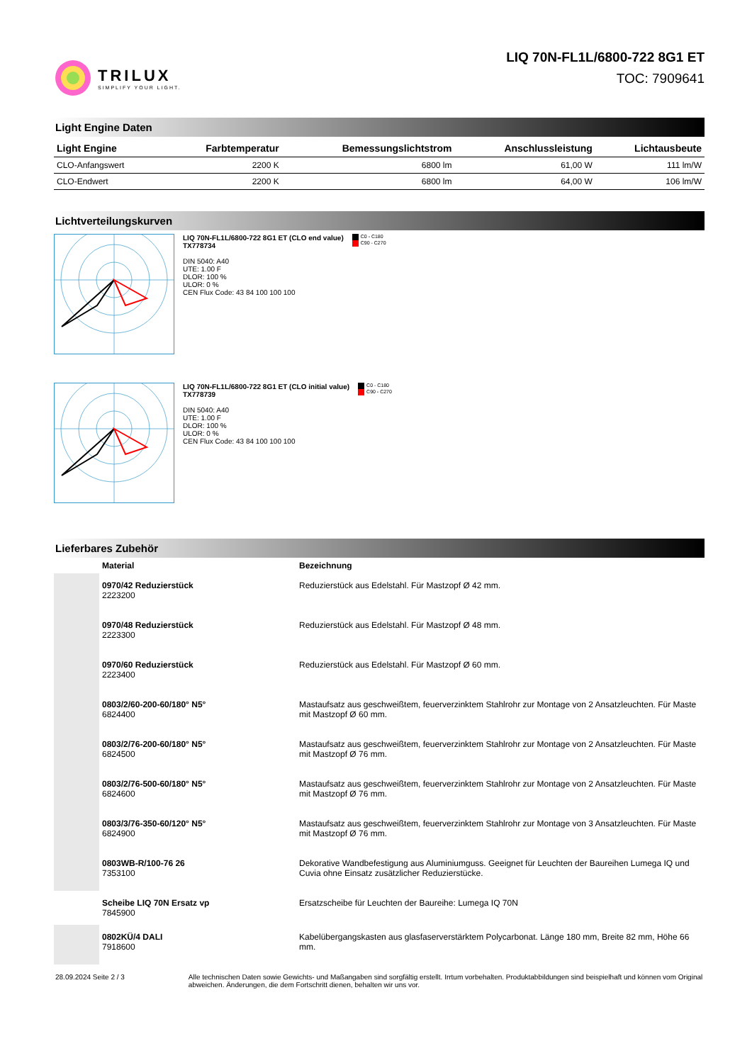TRILUX
SIMPLIFY YOUR LIGHT.
LIQ 70N-FL1L/6800-722 8G1 ET
TOC: 7909641
Light Engine Daten
| Light Engine | Farbtemperatur | Bemessungslichtstrom | Anschlussleistung | Lichtausbeute |
| --- | --- | --- | --- | --- |
| CLO-Anfangswert | 2200 K | 6800 lm | 61,00 W | 111 lm/W |
| CLO-Endwert | 2200 K | 6800 lm | 64,00 W | 106 lm/W |
Lichtverteilungskurven
LIQ 70N-FL1L/6800-722 8G1 ET (CLO end value)
TX778734
DIN 5040: A40
UTE: 1.00 F
DLOR: 100 %
ULOR: 0 %
CEN Flux Code: 43 84 100 100 100
C0 - C180
C90 - C270
LIQ 70N-FL1L/6800-722 8G1 ET (CLO initial value)
TX778739
DIN 5040: A40
UTE: 1.00 F
DLOR: 100 %
ULOR: 0 %
CEN Flux Code: 43 84 100 100 100
C0 - C180
C90 - C270
Lieferbares Zubehör
| | Material | Bezeichnung |
| --- | --- | --- |
| | 0970/42 Reduzierstück 2223200 | Reduzierstück aus Edelstahl. Für Mastzopf Ø 42 mm. |
| | 0970/48 Reduzierstück 2223300 | Reduzierstück aus Edelstahl. Für Mastzopf Ø 48 mm. |
| | 0970/60 Reduzierstück 2223400 | Reduzierstück aus Edelstahl. Für Mastzopf Ø 60 mm. |
| | 0803/2/60-200-60/180° N5° 6824400 | Mastaufsatz aus geschweißtem, feuerverzinktem Stahlrohr zur Montage von 2 Ansatzleuchten. Für Maste mit Mastzopf Ø 60 mm. |
| | 0803/2/76-200-60/180° N5° 6824500 | Mastaufsatz aus geschweißtem, feuerverzinktem Stahlrohr zur Montage von 2 Ansatzleuchten. Für Maste mit Mastzopf Ø 76 mm. |
| | 0803/2/76-500-60/180° N5° 6824600 | Mastaufsatz aus geschweißtem, feuerverzinktem Stahlrohr zur Montage von 2 Ansatzleuchten. Für Maste mit Mastzopf Ø 76 mm. |
| | 0803/3/76-350-60/120° N5° 6824900 | Mastaufsatz aus geschweißtem, feuerverzinktem Stahlrohr zur Montage von 3 Ansatzleuchten. Für Maste mit Mastzopf Ø 76 mm. |
| | 0803WB-R/100-76 26 7353100 | Dekorative Wandbefestigung aus Aluminiumguss. Geeignet für Leuchten der Baureihen Lumega IQ und Cuvia ohne Einsatz zusätzlicher Reduzierstücke. |
| | Scheibe LIQ 70N Ersatz vp 7845900 | Ersatzscheibe für Leuchten der Baureihe: Lumega IQ 70N |
| | 0802KÜ/4 DALI 7918600 | Kabelübergangskasten aus glasfaserverstärktem Polycarbonat. Länge 180 mm, Breite 82 mm, Höhe 66 mm. |
28.09.2024 Seite 2 / 3 Alle technischen Daten sowie Gewichts- und Maßangaben sind sorgfältig erstellt. Irrtum vorbehalten. Produktabbildungen sind beispielhaft und können vom Original abweichen. Änderungen, die dem Fortschritt dienen, behalten wir uns vor.